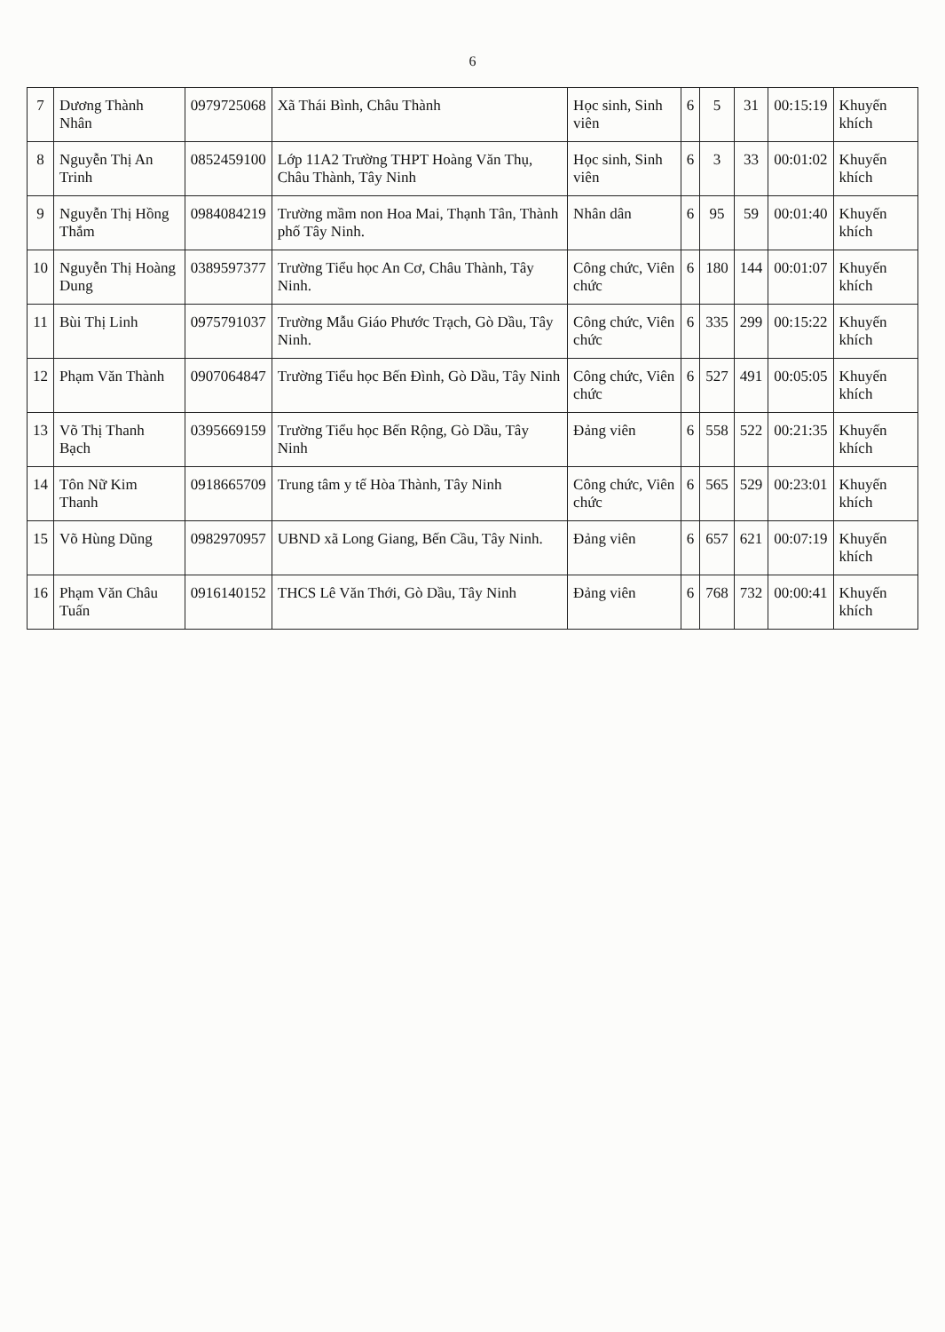6
| 7 | Dương Thành Nhân | 0979725068 | Xã Thái Bình, Châu Thành | Học sinh, Sinh viên | 6 | 5 | 31 | 00:15:19 | Khuyến khích |
| 8 | Nguyễn Thị An Trinh | 0852459100 | Lớp 11A2 Trường THPT Hoàng Văn Thụ, Châu Thành, Tây Ninh | Học sinh, Sinh viên | 6 | 3 | 33 | 00:01:02 | Khuyến khích |
| 9 | Nguyễn Thị Hồng Thắm | 0984084219 | Trường mầm non Hoa Mai, Thạnh Tân, Thành phố Tây Ninh. | Nhân dân | 6 | 95 | 59 | 00:01:40 | Khuyến khích |
| 10 | Nguyễn Thị Hoàng Dung | 0389597377 | Trường Tiểu học An Cơ, Châu Thành, Tây Ninh. | Công chức, Viên chức | 6 | 180 | 144 | 00:01:07 | Khuyến khích |
| 11 | Bùi Thị Linh | 0975791037 | Trường Mẫu Giáo Phước Trạch, Gò Dầu, Tây Ninh. | Công chức, Viên chức | 6 | 335 | 299 | 00:15:22 | Khuyến khích |
| 12 | Phạm Văn Thành | 0907064847 | Trường Tiểu học Bến Đình, Gò Dầu, Tây Ninh | Công chức, Viên chức | 6 | 527 | 491 | 00:05:05 | Khuyến khích |
| 13 | Võ Thị Thanh Bạch | 0395669159 | Trường Tiểu học Bến Rộng, Gò Dầu, Tây Ninh | Đảng viên | 6 | 558 | 522 | 00:21:35 | Khuyến khích |
| 14 | Tôn Nữ Kim Thanh | 0918665709 | Trung tâm y tế Hòa Thành, Tây Ninh | Công chức, Viên chức | 6 | 565 | 529 | 00:23:01 | Khuyến khích |
| 15 | Võ Hùng Dũng | 0982970957 | UBND xã Long Giang, Bến Cầu, Tây Ninh. | Đảng viên | 6 | 657 | 621 | 00:07:19 | Khuyến khích |
| 16 | Phạm Văn Châu Tuấn | 0916140152 | THCS Lê Văn Thới, Gò Dầu, Tây Ninh | Đảng viên | 6 | 768 | 732 | 00:00:41 | Khuyến khích |